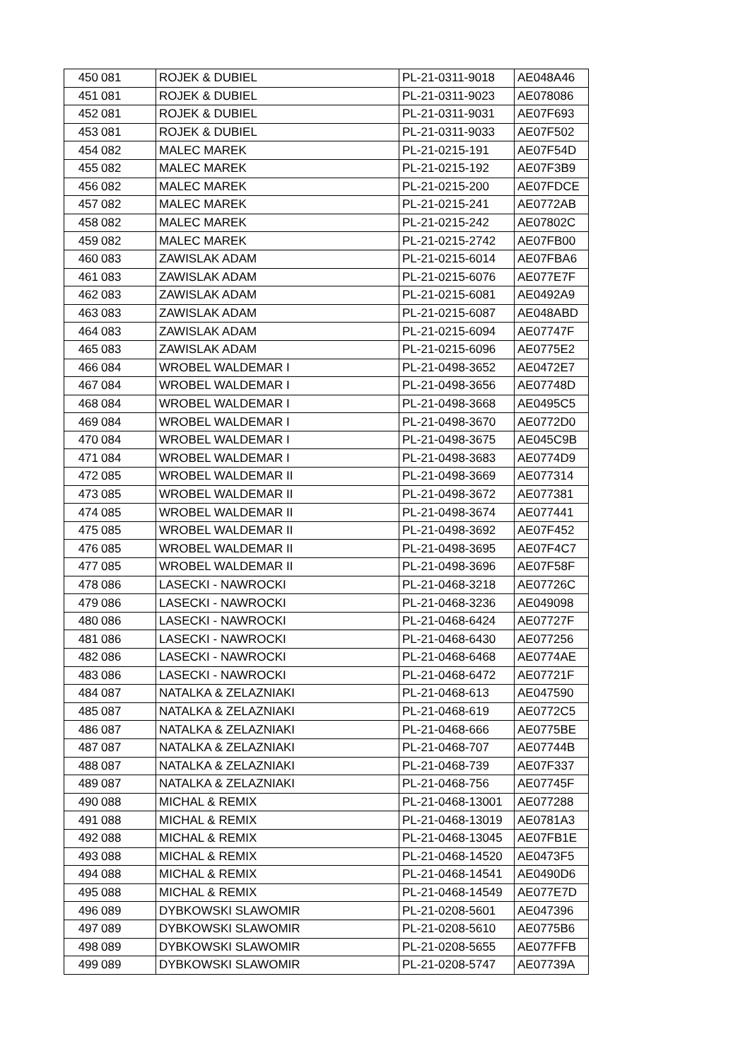| 450 | 081 | ROJEK & DUBIEL | PL-21-0311-9018 | AE048A46 |
| 451 | 081 | ROJEK & DUBIEL | PL-21-0311-9023 | AE078086 |
| 452 | 081 | ROJEK & DUBIEL | PL-21-0311-9031 | AE07F693 |
| 453 | 081 | ROJEK & DUBIEL | PL-21-0311-9033 | AE07F502 |
| 454 | 082 | MALEC MAREK | PL-21-0215-191 | AE07F54D |
| 455 | 082 | MALEC MAREK | PL-21-0215-192 | AE07F3B9 |
| 456 | 082 | MALEC MAREK | PL-21-0215-200 | AE07FDCE |
| 457 | 082 | MALEC MAREK | PL-21-0215-241 | AE0772AB |
| 458 | 082 | MALEC MAREK | PL-21-0215-242 | AE07802C |
| 459 | 082 | MALEC MAREK | PL-21-0215-2742 | AE07FB00 |
| 460 | 083 | ZAWISLAK ADAM | PL-21-0215-6014 | AE07FBA6 |
| 461 | 083 | ZAWISLAK ADAM | PL-21-0215-6076 | AE077E7F |
| 462 | 083 | ZAWISLAK ADAM | PL-21-0215-6081 | AE0492A9 |
| 463 | 083 | ZAWISLAK ADAM | PL-21-0215-6087 | AE048ABD |
| 464 | 083 | ZAWISLAK ADAM | PL-21-0215-6094 | AE07747F |
| 465 | 083 | ZAWISLAK ADAM | PL-21-0215-6096 | AE0775E2 |
| 466 | 084 | WROBEL WALDEMAR I | PL-21-0498-3652 | AE0472E7 |
| 467 | 084 | WROBEL WALDEMAR I | PL-21-0498-3656 | AE07748D |
| 468 | 084 | WROBEL WALDEMAR I | PL-21-0498-3668 | AE0495C5 |
| 469 | 084 | WROBEL WALDEMAR I | PL-21-0498-3670 | AE0772D0 |
| 470 | 084 | WROBEL WALDEMAR I | PL-21-0498-3675 | AE045C9B |
| 471 | 084 | WROBEL WALDEMAR I | PL-21-0498-3683 | AE0774D9 |
| 472 | 085 | WROBEL WALDEMAR II | PL-21-0498-3669 | AE077314 |
| 473 | 085 | WROBEL WALDEMAR II | PL-21-0498-3672 | AE077381 |
| 474 | 085 | WROBEL WALDEMAR II | PL-21-0498-3674 | AE077441 |
| 475 | 085 | WROBEL WALDEMAR II | PL-21-0498-3692 | AE07F452 |
| 476 | 085 | WROBEL WALDEMAR II | PL-21-0498-3695 | AE07F4C7 |
| 477 | 085 | WROBEL WALDEMAR II | PL-21-0498-3696 | AE07F58F |
| 478 | 086 | LASECKI - NAWROCKI | PL-21-0468-3218 | AE07726C |
| 479 | 086 | LASECKI - NAWROCKI | PL-21-0468-3236 | AE049098 |
| 480 | 086 | LASECKI - NAWROCKI | PL-21-0468-6424 | AE07727F |
| 481 | 086 | LASECKI - NAWROCKI | PL-21-0468-6430 | AE077256 |
| 482 | 086 | LASECKI - NAWROCKI | PL-21-0468-6468 | AE0774AE |
| 483 | 086 | LASECKI - NAWROCKI | PL-21-0468-6472 | AE07721F |
| 484 | 087 | NATALKA & ZELAZNIAKI | PL-21-0468-613 | AE047590 |
| 485 | 087 | NATALKA & ZELAZNIAKI | PL-21-0468-619 | AE0772C5 |
| 486 | 087 | NATALKA & ZELAZNIAKI | PL-21-0468-666 | AE0775BE |
| 487 | 087 | NATALKA & ZELAZNIAKI | PL-21-0468-707 | AE07744B |
| 488 | 087 | NATALKA & ZELAZNIAKI | PL-21-0468-739 | AE07F337 |
| 489 | 087 | NATALKA & ZELAZNIAKI | PL-21-0468-756 | AE07745F |
| 490 | 088 | MICHAL & REMIX | PL-21-0468-13001 | AE077288 |
| 491 | 088 | MICHAL & REMIX | PL-21-0468-13019 | AE0781A3 |
| 492 | 088 | MICHAL & REMIX | PL-21-0468-13045 | AE07FB1E |
| 493 | 088 | MICHAL & REMIX | PL-21-0468-14520 | AE0473F5 |
| 494 | 088 | MICHAL & REMIX | PL-21-0468-14541 | AE0490D6 |
| 495 | 088 | MICHAL & REMIX | PL-21-0468-14549 | AE077E7D |
| 496 | 089 | DYBKOWSKI SLAWOMIR | PL-21-0208-5601 | AE047396 |
| 497 | 089 | DYBKOWSKI SLAWOMIR | PL-21-0208-5610 | AE0775B6 |
| 498 | 089 | DYBKOWSKI SLAWOMIR | PL-21-0208-5655 | AE077FFB |
| 499 | 089 | DYBKOWSKI SLAWOMIR | PL-21-0208-5747 | AE07739A |